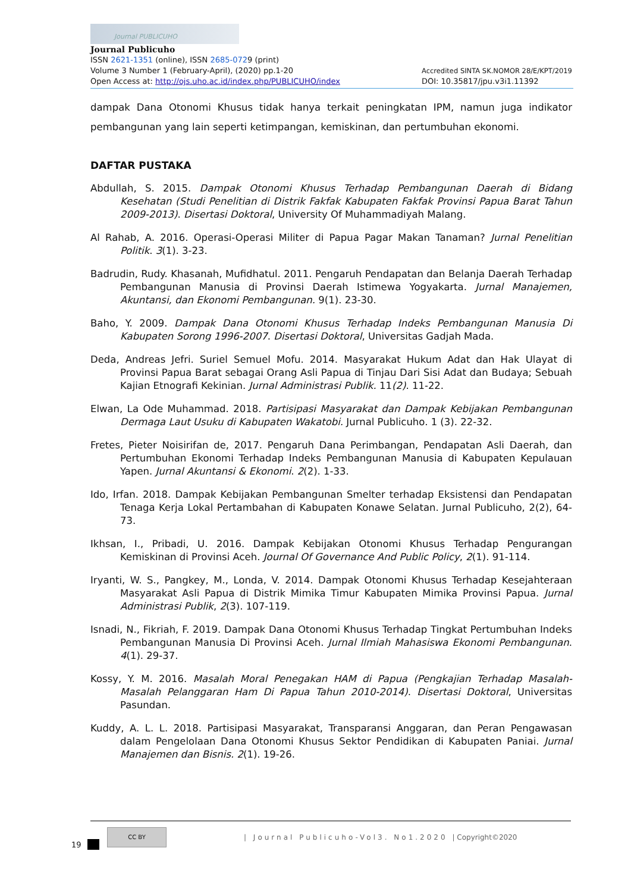Journal PUBLICUHO
Journal Publicuho
ISSN 2621-1351 (online), ISSN 2685-0729 (print)
Volume 3 Number 1 (February-April), (2020) pp.1-20 Accredited SINTA SK.NOMOR 28/E/KPT/2019
Open Access at: http://ojs.uho.ac.id/index.php/PUBLICUHO/index DOI: 10.35817/jpu.v3i1.11392
dampak Dana Otonomi Khusus tidak hanya terkait peningkatan IPM, namun juga indikator pembangunan yang lain seperti ketimpangan, kemiskinan, dan pertumbuhan ekonomi.
DAFTAR PUSTAKA
Abdullah, S. 2015. Dampak Otonomi Khusus Terhadap Pembangunan Daerah di Bidang Kesehatan (Studi Penelitian di Distrik Fakfak Kabupaten Fakfak Provinsi Papua Barat Tahun 2009-2013). Disertasi Doktoral, University Of Muhammadiyah Malang.
Al Rahab, A. 2016. Operasi-Operasi Militer di Papua Pagar Makan Tanaman? Jurnal Penelitian Politik. 3(1). 3-23.
Badrudin, Rudy. Khasanah, Mufidhatul. 2011. Pengaruh Pendapatan dan Belanja Daerah Terhadap Pembangunan Manusia di Provinsi Daerah Istimewa Yogyakarta. Jurnal Manajemen, Akuntansi, dan Ekonomi Pembangunan. 9(1). 23-30.
Baho, Y. 2009. Dampak Dana Otonomi Khusus Terhadap Indeks Pembangunan Manusia Di Kabupaten Sorong 1996-2007. Disertasi Doktoral, Universitas Gadjah Mada.
Deda, Andreas Jefri. Suriel Semuel Mofu. 2014. Masyarakat Hukum Adat dan Hak Ulayat di Provinsi Papua Barat sebagai Orang Asli Papua di Tinjau Dari Sisi Adat dan Budaya; Sebuah Kajian Etnografi Kekinian. Jurnal Administrasi Publik. 11(2). 11-22.
Elwan, La Ode Muhammad. 2018. Partisipasi Masyarakat dan Dampak Kebijakan Pembangunan Dermaga Laut Usuku di Kabupaten Wakatobi. Jurnal Publicuho. 1 (3). 22-32.
Fretes, Pieter Noisirifan de, 2017. Pengaruh Dana Perimbangan, Pendapatan Asli Daerah, dan Pertumbuhan Ekonomi Terhadap Indeks Pembangunan Manusia di Kabupaten Kepulauan Yapen. Jurnal Akuntansi & Ekonomi. 2(2). 1-33.
Ido, Irfan. 2018. Dampak Kebijakan Pembangunan Smelter terhadap Eksistensi dan Pendapatan Tenaga Kerja Lokal Pertambahan di Kabupaten Konawe Selatan. Jurnal Publicuho, 2(2), 64-73.
Ikhsan, I., Pribadi, U. 2016. Dampak Kebijakan Otonomi Khusus Terhadap Pengurangan Kemiskinan di Provinsi Aceh. Journal Of Governance And Public Policy, 2(1). 91-114.
Iryanti, W. S., Pangkey, M., Londa, V. 2014. Dampak Otonomi Khusus Terhadap Kesejahteraan Masyarakat Asli Papua di Distrik Mimika Timur Kabupaten Mimika Provinsi Papua. Jurnal Administrasi Publik, 2(3). 107-119.
Isnadi, N., Fikriah, F. 2019. Dampak Dana Otonomi Khusus Terhadap Tingkat Pertumbuhan Indeks Pembangunan Manusia Di Provinsi Aceh. Jurnal Ilmiah Mahasiswa Ekonomi Pembangunan. 4(1). 29-37.
Kossy, Y. M. 2016. Masalah Moral Penegakan HAM di Papua (Pengkajian Terhadap Masalah-Masalah Pelanggaran Ham Di Papua Tahun 2010-2014). Disertasi Doktoral, Universitas Pasundan.
Kuddy, A. L. L. 2018. Partisipasi Masyarakat, Transparansi Anggaran, dan Peran Pengawasan dalam Pengelolaan Dana Otonomi Khusus Sektor Pendidikan di Kabupaten Paniai. Jurnal Manajemen dan Bisnis. 2(1). 19-26.
CC BY
| Journal Publicuho-Vol3. No1.2020 | Copyright©2020
19